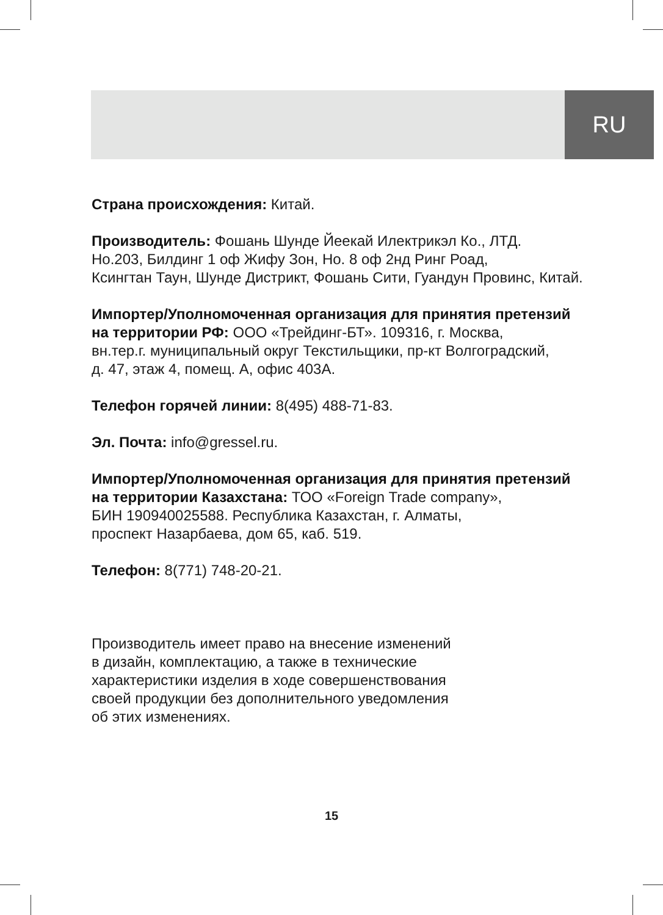RU
Страна происхождения: Китай.
Производитель: Фошань Шунде Йеекай Илектрикэл Ко., ЛТД.
Но.203, Билдинг 1 оф Жифу Зон, Но. 8 оф 2нд Ринг Роад,
Ксингтан Таун, Шунде Дистрикт, Фошань Сити, Гуандун Провинс, Китай.
Импортер/Уполномоченная организация для принятия претензий
на территории РФ: ООО «Трейдинг-БТ». 109316, г. Москва,
вн.тер.г. муниципальный округ Текстильщики, пр-кт Волгоградский,
д. 47, этаж 4, помещ. А, офис 403А.
Телефон горячей линии: 8(495) 488-71-83.
Эл. Почта: info@gressel.ru.
Импортер/Уполномоченная организация для принятия претензий
на территории Казахстана: ТОО «Foreign Trade company»,
БИН 190940025588. Республика Казахстан, г. Алматы,
проспект Назарбаева, дом 65, каб. 519.
Телефон: 8(771) 748-20-21.
Производитель имеет право на внесение изменений
в дизайн, комплектацию, а также в технические
характеристики изделия в ходе совершенствования
своей продукции без дополнительного уведомления
об этих изменениях.
15